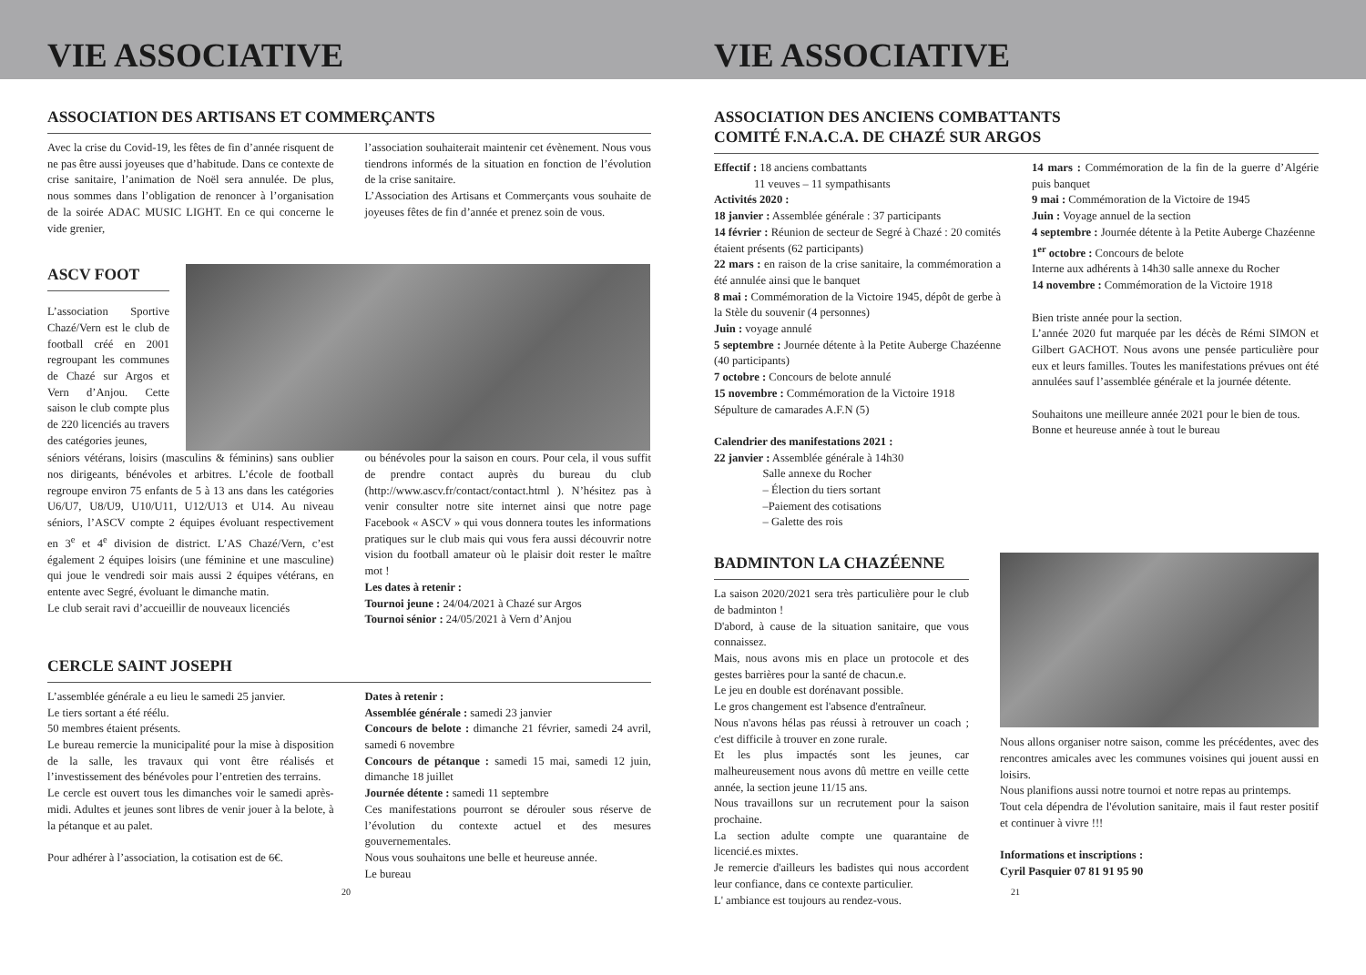VIE ASSOCIATIVE
ASSOCIATION DES ARTISANS ET COMMERÇANTS
Avec la crise du Covid-19, les fêtes de fin d’année risquent de ne pas être aussi joyeuses que d’habitude. Dans ce contexte de crise sanitaire, l’animation de Noël sera annulée. De plus, nous sommes dans l’obligation de renoncer à l’organisation de la soirée ADAC MUSIC LIGHT. En ce qui concerne le vide grenier,
l’association souhaiterait maintenir cet évènement. Nous vous tiendrons informés de la situation en fonction de l’évolution de la crise sanitaire.
L’Association des Artisans et Commerçants vous souhaite de joyeuses fêtes de fin d’année et prenez soin de vous.
ASCV FOOT
L’association Sportive Chazé/Vern est le club de football créé en 2001 regroupant les communes de Chazé sur Argos et Vern d’Anjou. Cette saison le club compte plus de 220 licenciés au travers des catégories jeunes,
séniors vétérans, loisirs (masculins & féminins) sans oublier nos dirigeants, bénévoles et arbitres. L’école de football regroupe environ 75 enfants de 5 à 13 ans dans les catégories U6/U7, U8/U9, U10/U11, U12/U13 et U14. Au niveau séniors, l’ASCV compte 2 équipes évoluant respectivement en 3<sup>e</sup> et 4<sup>e</sup> division de district. L’AS Chazé/Vern, c’est également 2 équipes loisirs (une féminine et une masculine) qui joue le vendredi soir mais aussi 2 équipes vétérans, en entente avec Segré, évoluant le dimanche matin.
Le club serait ravi d’accueillir de nouveaux licenciés
ou bénévoles pour la saison en cours. Pour cela, il vous suffit de prendre contact auprès du bureau du club (http://www.ascv.fr/contact/contact.html ). N’hésitez pas à venir consulter notre site internet ainsi que notre page Facebook « ASCV » qui vous donnera toutes les informations pratiques sur le club mais qui vous fera aussi découvrir notre vision du football amateur où le plaisir doit rester le maître mot !
Les dates à retenir :
Tournoi jeune : 24/04/2021 à Chazé sur Argos
Tournoi sénior : 24/05/2021 à Vern d’Anjou
CERCLE SAINT JOSEPH
L’assemblée générale a eu lieu le samedi 25 janvier.
Le tiers sortant a été réélu.
50 membres étaient présents.
Le bureau remercie la municipalité pour la mise à disposition de la salle, les travaux qui vont être réalisés et l’investissement des bénévoles pour l’entretien des terrains.
Le cercle est ouvert tous les dimanches voir le samedi après-midi. Adultes et jeunes sont libres de venir jouer à la belote, à la pétanque et au palet.
Pour adhérer à l’association, la cotisation est de 6€.
Dates à retenir :
Assemblée générale : samedi 23 janvier
Concours de belote : dimanche 21 février, samedi 24 avril, samedi 6 novembre
Concours de pétanque : samedi 15 mai, samedi 12 juin, dimanche 18 juillet
Journée détente : samedi 11 septembre
Ces manifestations pourront se dérouler sous réserve de l’évolution du contexte actuel et des mesures gouvernementales.
Nous vous souhaitons une belle et heureuse année.
Le bureau
20
VIE ASSOCIATIVE
ASSOCIATION DES ANCIENS COMBATTANTS
COMITÉ F.N.A.C.A. DE CHAZÉ SUR ARGOS
Effectif : 18 anciens combattants
11 veuves – 11 sympathisants
Activités 2020 :
18 janvier : Assemblée générale : 37 participants
14 février : Réunion de secteur de Segré à Chazé : 20 comités étaient présents (62 participants)
22 mars : en raison de la crise sanitaire, la commémoration a été annulée ainsi que le banquet
8 mai : Commémoration de la Victoire 1945, dépôt de gerbe à la Stèle du souvenir (4 personnes)
Juin : voyage annulé
5 septembre : Journée détente à la Petite Auberge Chazéenne (40 participants)
7 octobre : Concours de belote annulé
15 novembre : Commémoration de la Victoire 1918
Sépulture de camarades A.F.N (5)
Calendrier des manifestations 2021 :
22 janvier : Assemblée générale à 14h30
Salle annexe du Rocher
– Élection du tiers sortant
–Paiement des cotisations
– Galette des rois
14 mars : Commémoration de la fin de la guerre d’Algérie puis banquet
9 mai : Commémoration de la Victoire de 1945
Juin : Voyage annuel de la section
4 septembre : Journée détente à la Petite Auberge Chazéenne
1<sup>er</sup> octobre : Concours de belote
Interne aux adhérents à 14h30 salle annexe du Rocher
14 novembre : Commémoration de la Victoire 1918
Bien triste année pour la section.
L’année 2020 fut marquée par les décès de Rémi SIMON et Gilbert GACHOT. Nous avons une pensée particulière pour eux et leurs familles. Toutes les manifestations prévues ont été annulées sauf l’assemblée générale et la journée détente.
Souhaitons une meilleure année 2021 pour le bien de tous.
Bonne et heureuse année à tout le bureau
BADMINTON LA CHAZÉENNE
La saison 2020/2021 sera très particulière pour le club de badminton !
D'abord, à cause de la situation sanitaire, que vous connaissez.
Mais, nous avons mis en place un protocole et des gestes barrières pour la santé de chacun.e.
Le jeu en double est dorénavant possible.
Le gros changement est l'absence d'entraîneur.
Nous n'avons hélas pas réussi à retrouver un coach ; c'est difficile à trouver en zone rurale.
Et les plus impactés sont les jeunes, car malheureusement nous avons dû mettre en veille cette année, la section jeune 11/15 ans.
Nous travaillons sur un recrutement pour la saison prochaine.
La section adulte compte une quarantaine de licencié.es mixtes.
Je remercie d'ailleurs les badistes qui nous accordent leur confiance, dans ce contexte particulier.
L' ambiance est toujours au rendez-vous.
Nous allons organiser notre saison, comme les précédentes, avec des rencontres amicales avec les communes voisines qui jouent aussi en loisirs.
Nous planifions aussi notre tournoi et notre repas au printemps.
Tout cela dépendra de l'évolution sanitaire, mais il faut rester positif et continuer à vivre !!!
Informations et inscriptions :
Cyril Pasquier 07 81 91 95 90
21